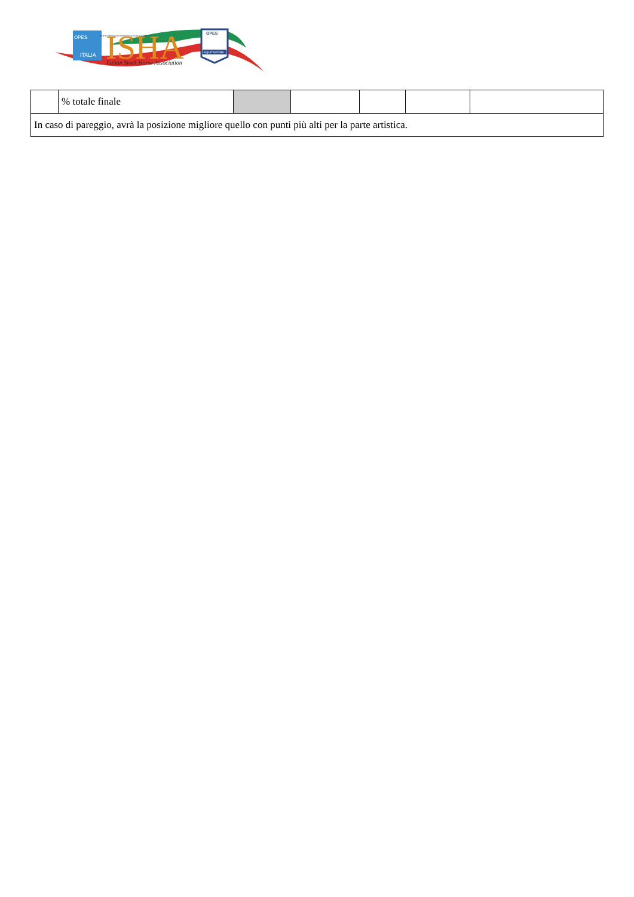ITALIA
OPES
ENTE DI PROMOZIONE SPORTIVA RICONOSCIUTO DAL CONI
ISHA
Italian Stock Horse Association
OPES
EQUITAZIONE
| | % totale finale | | | | | |
| In caso di pareggio, avrà la posizione migliore quello con punti più alti per la parte artistica. | | | | | | |